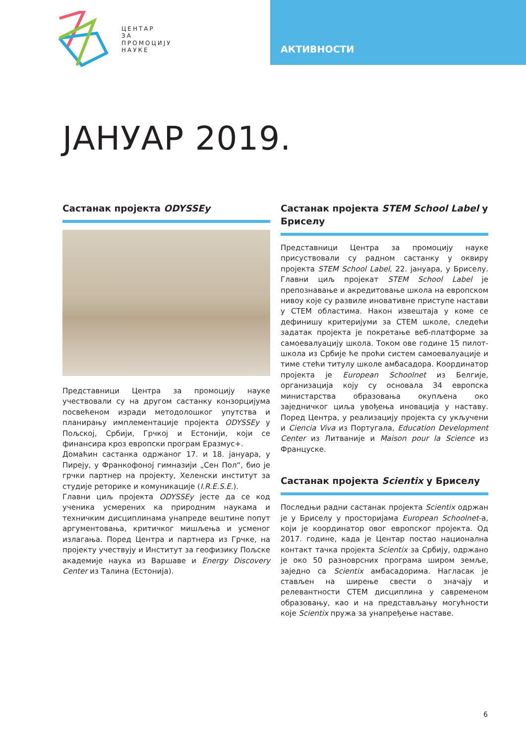ЦЕНТАР
ЗА
ПРОМОЦИЈУ
НАУКЕ
АКТИВНОСТИ
ЈАНУАР 2019.
Састанак пројекта ODYSSEy
Представници Центра за промоцију науке учествовали су на другом састанку конзорцијума посвећеном изради методолошког упутства и планирању имплементације пројекта ODYSSEy у Пољској, Србији, Грчкој и Естонији, који се финансира кроз европски програм Еразмус+.
Домаћин састанка одржаног 17. и 18. јануара, у Пиреју, у Франкофоној гимназији „Сен Пол“, био је грчки партнер на пројекту, Хеленски институт за студије реторике и комуникације (I.R.E.S.E.).
Главни циљ пројекта ODYSSEy јесте да се код ученика усмерених ка природним наукама и техничким дисциплинама унапреде вештине попут аргументовања, критичког мишљења и усменог излагања. Поред Центра и партнера из Грчке, на пројекту учествују и Институт за геофизику Пољске академије наука из Варшаве и Energy Discovery Center из Талина (Естонија).
Састанак пројекта STEM School Label у Бриселу
Представници Центра за промоцију науке присуствовали су радном састанку у оквиру пројекта STEM School Label, 22. јануара, у Бриселу. Главни циљ пројекат STEM School Label је препознавање и акредитовање школа на европском нивоу које су развиле иновативне приступе настави у СТЕМ областима. Након извештаја у коме се дефинишу критеријуми за СТЕМ школе, следећи задатак пројекта је покретање веб-платформе за самоевалуацију школа. Током ове године 15 пилот-школа из Србије ће проћи систем самоевалуације и тиме стећи титулу школе амбасадора. Координатор пројекта је European Schoolnet из Белгије, организација коју су основала 34 европска министарства образовања окупљена око заједничког циља увођења иновација у наставу. Поред Центра, у реализацију пројекта су укључени и Ciencia Viva из Португала, Education Development Center из Литваније и Maison pour la Science из Француске.
Састанак пројекта Scientix у Бриселу
Последњи радни састанак пројекта Scientix одржан је у Бриселу у просторијама European Schoolnet-а, који је координатор овог европског пројекта. Од 2017. године, када је Центар постао национална контакт тачка пројекта Scientix за Србију, одржано је око 50 разноврсних програма широм земље, заједно са Scientix амбасадорима. Нагласак је стављен на ширење свести о значају и релевантности СТЕМ дисциплина у савременом образовању, као и на представљању могућности које Scientix пружа за унапређење наставе.
6